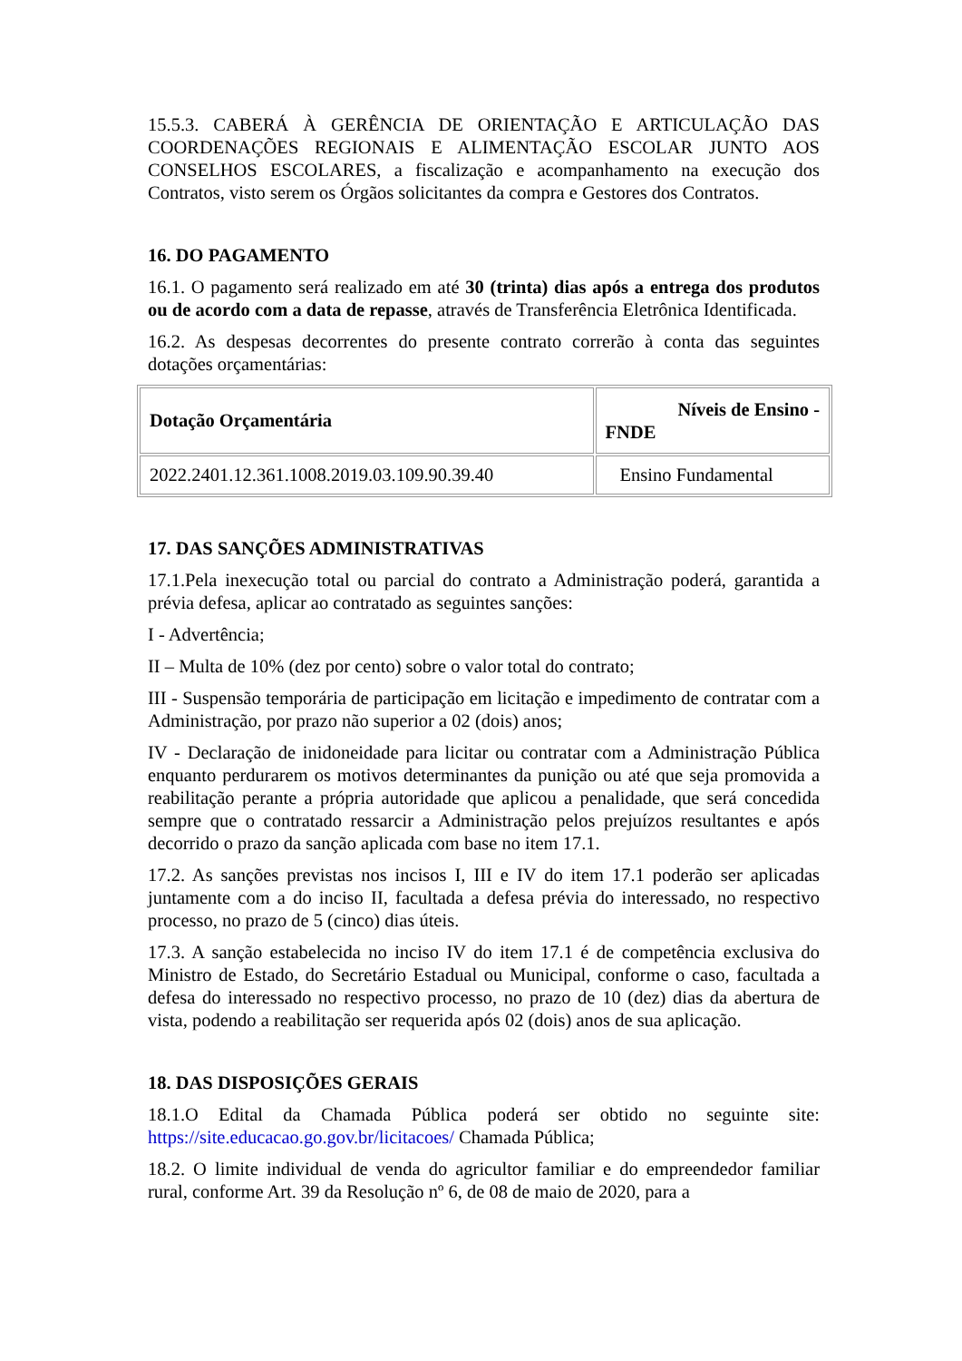15.5.3. CABERÁ À GERÊNCIA DE ORIENTAÇÃO E ARTICULAÇÃO DAS COORDENAÇÕES REGIONAIS E ALIMENTAÇÃO ESCOLAR JUNTO AOS CONSELHOS ESCOLARES, a fiscalização e acompanhamento na execução dos Contratos, visto serem os Órgãos solicitantes da compra e Gestores dos Contratos.
16. DO PAGAMENTO
16.1. O pagamento será realizado em até 30 (trinta) dias após a entrega dos produtos ou de acordo com a data de repasse, através de Transferência Eletrônica Identificada.
16.2. As despesas decorrentes do presente contrato correrão à conta das seguintes dotações orçamentárias:
| Dotação Orçamentária | Níveis de Ensino - FNDE |
| 2022.2401.12.361.1008.2019.03.109.90.39.40 | Ensino Fundamental |
17. DAS SANÇÕES ADMINISTRATIVAS
17.1.Pela inexecução total ou parcial do contrato a Administração poderá, garantida a prévia defesa, aplicar ao contratado as seguintes sanções:
I - Advertência;
II – Multa de 10% (dez por cento) sobre o valor total do contrato;
III - Suspensão temporária de participação em licitação e impedimento de contratar com a Administração, por prazo não superior a 02 (dois) anos;
IV - Declaração de inidoneidade para licitar ou contratar com a Administração Pública enquanto perdurarem os motivos determinantes da punição ou até que seja promovida a reabilitação perante a própria autoridade que aplicou a penalidade, que será concedida sempre que o contratado ressarcir a Administração pelos prejuízos resultantes e após decorrido o prazo da sanção aplicada com base no item 17.1.
17.2. As sanções previstas nos incisos I, III e IV do item 17.1 poderão ser aplicadas juntamente com a do inciso II, facultada a defesa prévia do interessado, no respectivo processo, no prazo de 5 (cinco) dias úteis.
17.3. A sanção estabelecida no inciso IV do item 17.1 é de competência exclusiva do Ministro de Estado, do Secretário Estadual ou Municipal, conforme o caso, facultada a defesa do interessado no respectivo processo, no prazo de 10 (dez) dias da abertura de vista, podendo a reabilitação ser requerida após 02 (dois) anos de sua aplicação.
18. DAS DISPOSIÇÕES GERAIS
18.1.O Edital da Chamada Pública poderá ser obtido no seguinte site: https://site.educacao.go.gov.br/licitacoes/ Chamada Pública;
18.2. O limite individual de venda do agricultor familiar e do empreendedor familiar rural, conforme Art. 39 da Resolução nº 6, de 08 de maio de 2020, para a